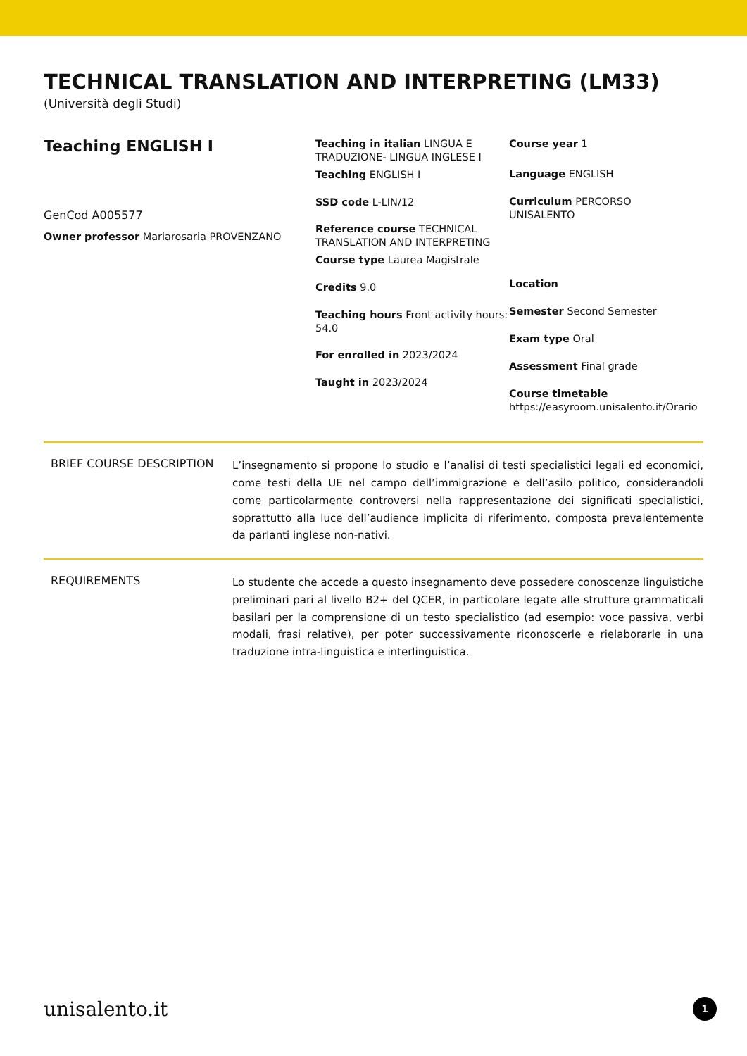TECHNICAL TRANSLATION AND INTERPRETING (LM33)
(Università degli Studi)
Teaching ENGLISH I
GenCod A005577
Owner professor Mariarosaria PROVENZANO
Teaching in italian LINGUA E TRADUZIONE- LINGUA INGLESE I
Teaching ENGLISH I
SSD code L-LIN/12
Reference course TECHNICAL TRANSLATION AND INTERPRETING
Course type Laurea Magistrale
Credits 9.0
Teaching hours Front activity hours: 54.0
For enrolled in 2023/2024
Taught in 2023/2024
Course year 1
Language ENGLISH
Curriculum PERCORSO UNISALENTO
Location
Semester Second Semester
Exam type Oral
Assessment Final grade
Course timetable
https://easyroom.unisalento.it/Orario
BRIEF COURSE DESCRIPTION
L’insegnamento si propone lo studio e l’analisi di testi specialistici legali ed economici, come testi della UE nel campo dell’immigrazione e dell’asilo politico, considerandoli come particolarmente controversi nella rappresentazione dei significati specialistici, soprattutto alla luce dell’audience implicita di riferimento, composta prevalentemente da parlanti inglese non-nativi.
REQUIREMENTS
Lo studente che accede a questo insegnamento deve possedere conoscenze linguistiche preliminari pari al livello B2+ del QCER, in particolare legate alle strutture grammaticali basilari per la comprensione di un testo specialistico (ad esempio: voce passiva, verbi modali, frasi relative), per poter successivamente riconoscerle e rielaborarle in una traduzione intra-linguistica e interlinguistica.
unisalento.it 1